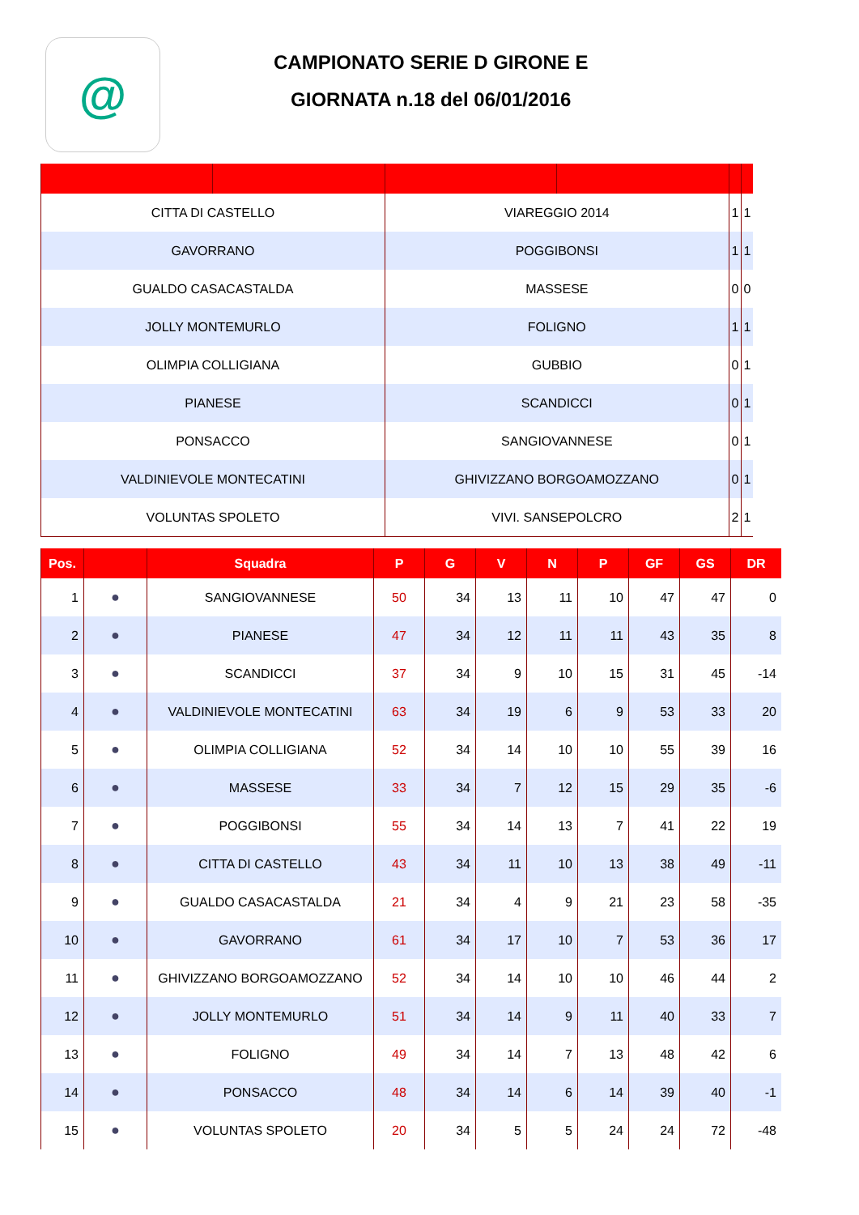@
CAMPIONATO SERIE D GIRONE E
GIORNATA n.18 del 06/01/2016
| CITTA DI CASTELLO | | VIAREGGIO 2014 | | 1 | 1 |
| GAVORRANO | | POGGIBONSI | | 1 | 1 |
| GUALDO CASACASTALDA | | MASSESE | | 0 | 0 |
| JOLLY MONTEMURLO | | FOLIGNO | | 1 | 1 |
| OLIMPIA COLLIGIANA | | GUBBIO | | 0 | 1 |
| PIANESE | | SCANDICCI | | 0 | 1 |
| PONSACCO | | SANGIOVANNESE | | 0 | 1 |
| VALDINIEVOLE MONTECATINI | | GHIVIZZANO BORGOAMOZZANO | | 0 | 1 |
| VOLUNTAS SPOLETO | | VIVI. SANSEPOLCRO | | 2 | 1 |
| Pos. | | Squadra | P | G | V | N | P | GF | GS | DR |
| --- | --- | --- | --- | --- | --- | --- | --- | --- | --- | --- |
| 1 | ● | SANGIOVANNESE | 50 | 34 | 13 | 11 | 10 | 47 | 47 | 0 |
| 2 | ● | PIANESE | 47 | 34 | 12 | 11 | 11 | 43 | 35 | 8 |
| 3 | ● | SCANDICCI | 37 | 34 | 9 | 10 | 15 | 31 | 45 | -14 |
| 4 | ● | VALDINIEVOLE MONTECATINI | 63 | 34 | 19 | 6 | 9 | 53 | 33 | 20 |
| 5 | ● | OLIMPIA COLLIGIANA | 52 | 34 | 14 | 10 | 10 | 55 | 39 | 16 |
| 6 | ● | MASSESE | 33 | 34 | 7 | 12 | 15 | 29 | 35 | -6 |
| 7 | ● | POGGIBONSI | 55 | 34 | 14 | 13 | 7 | 41 | 22 | 19 |
| 8 | ● | CITTA DI CASTELLO | 43 | 34 | 11 | 10 | 13 | 38 | 49 | -11 |
| 9 | ● | GUALDO CASACASTALDA | 21 | 34 | 4 | 9 | 21 | 23 | 58 | -35 |
| 10 | ● | GAVORRANO | 61 | 34 | 17 | 10 | 7 | 53 | 36 | 17 |
| 11 | ● | GHIVIZZANO BORGOAMOZZANO | 52 | 34 | 14 | 10 | 10 | 46 | 44 | 2 |
| 12 | ● | JOLLY MONTEMURLO | 51 | 34 | 14 | 9 | 11 | 40 | 33 | 7 |
| 13 | ● | FOLIGNO | 49 | 34 | 14 | 7 | 13 | 48 | 42 | 6 |
| 14 | ● | PONSACCO | 48 | 34 | 14 | 6 | 14 | 39 | 40 | -1 |
| 15 | ● | VOLUNTAS SPOLETO | 20 | 34 | 5 | 5 | 24 | 24 | 72 | -48 |